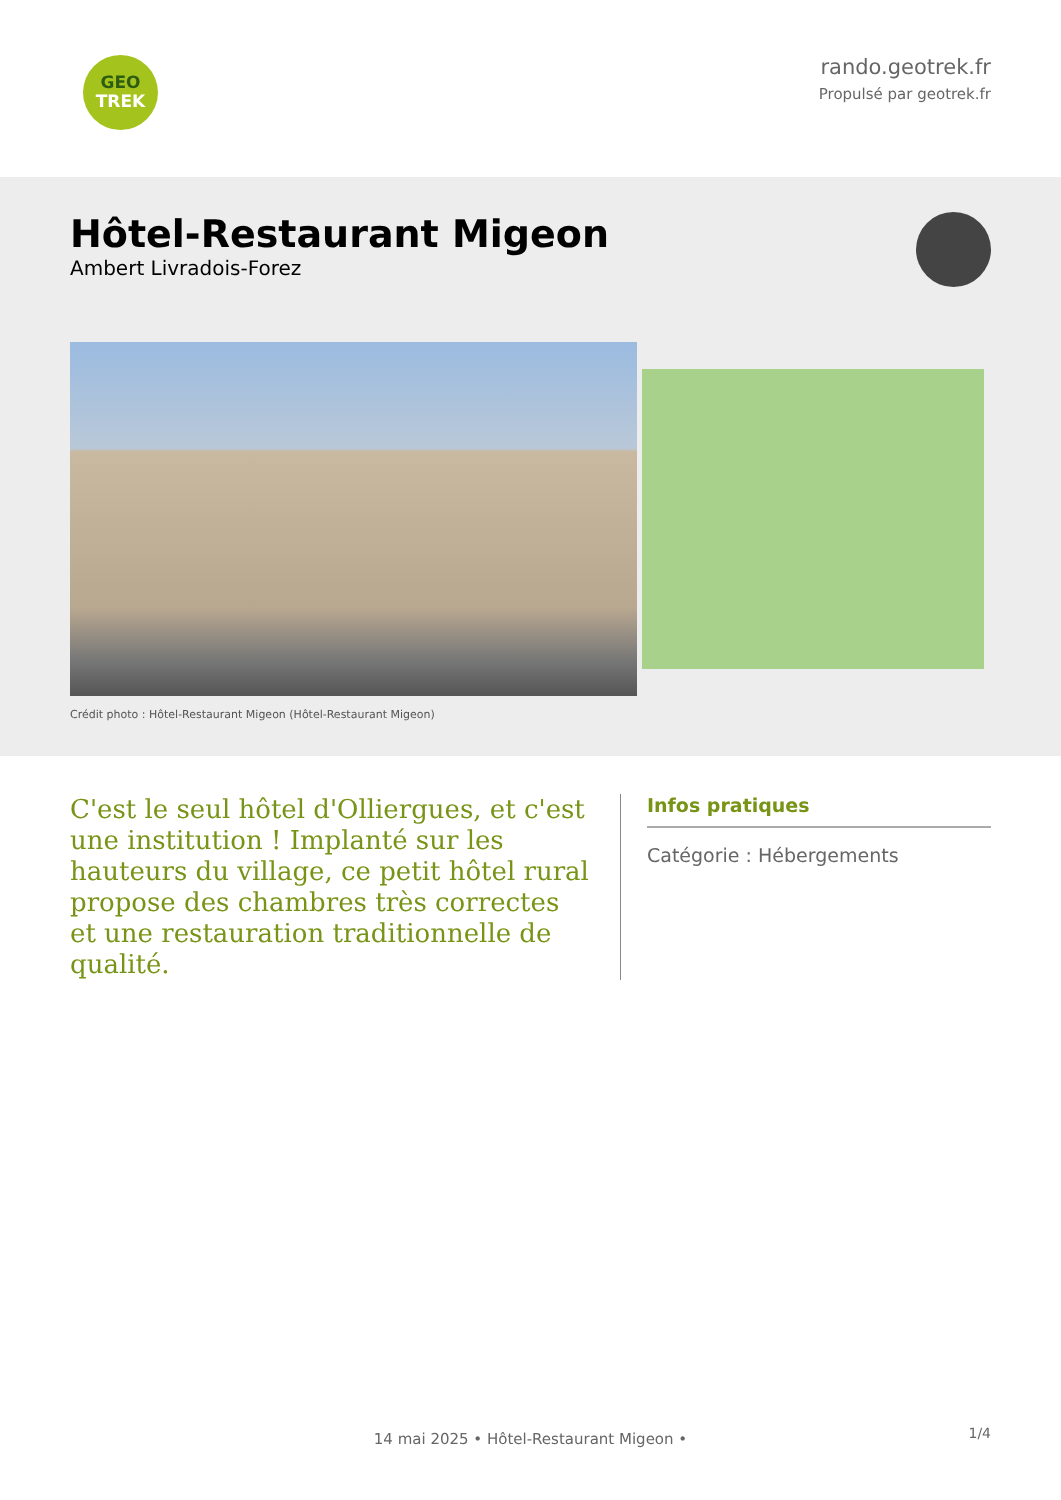GEO
TREK
rando.geotrek.fr
Propulsé par geotrek.fr
Hôtel-Restaurant Migeon
Ambert Livradois-Forez
Crédit photo : Hôtel-Restaurant Migeon (Hôtel-Restaurant Migeon)
C'est le seul hôtel d'Olliergues, et c'est une institution ! Implanté sur les hauteurs du village, ce petit hôtel rural propose des chambres très correctes et une restauration traditionnelle de qualité.
Infos pratiques
Catégorie : Hébergements
1/4 14 mai 2025 • Hôtel-Restaurant Migeon •